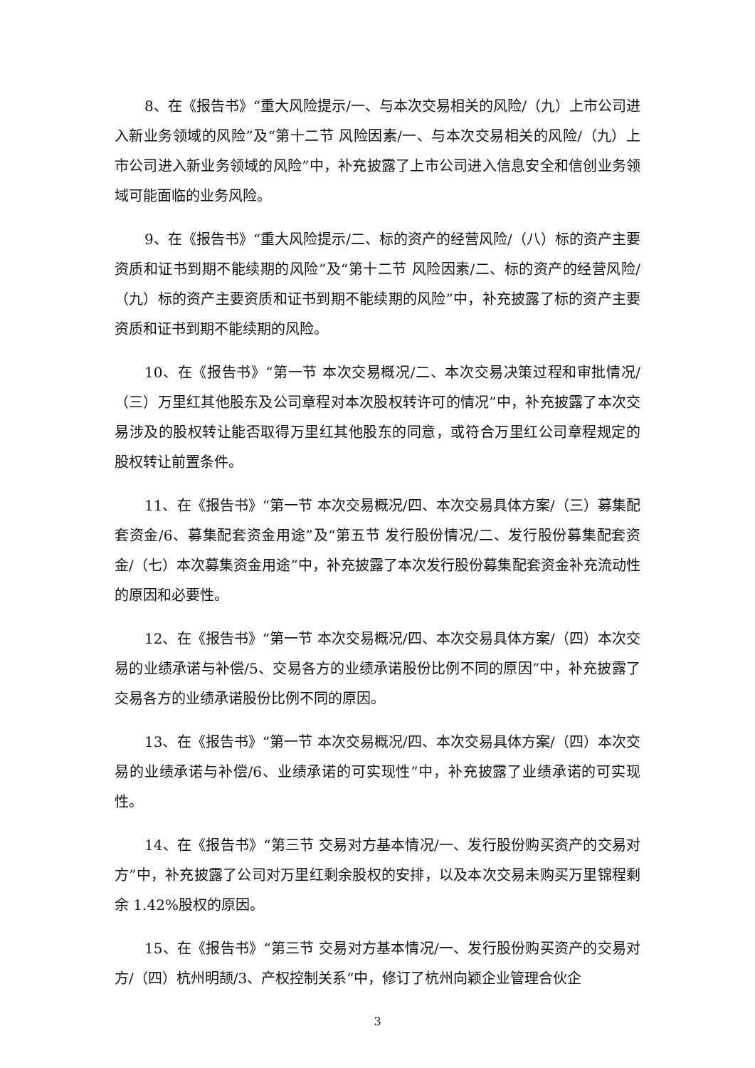8、在《报告书》“重大风险提示/一、与本次交易相关的风险/（九）上市公司进入新业务领域的风险”及“第十二节 风险因素/一、与本次交易相关的风险/（九）上市公司进入新业务领域的风险”中，补充披露了上市公司进入信息安全和信创业务领域可能面临的业务风险。
9、在《报告书》“重大风险提示/二、标的资产的经营风险/（八）标的资产主要资质和证书到期不能续期的风险”及“第十二节 风险因素/二、标的资产的经营风险/（九）标的资产主要资质和证书到期不能续期的风险”中，补充披露了标的资产主要资质和证书到期不能续期的风险。
10、在《报告书》“第一节 本次交易概况/二、本次交易决策过程和审批情况/（三）万里红其他股东及公司章程对本次股权转许可的情况”中，补充披露了本次交易涉及的股权转让能否取得万里红其他股东的同意，或符合万里红公司章程规定的股权转让前置条件。
11、在《报告书》“第一节 本次交易概况/四、本次交易具体方案/（三）募集配套资金/6、募集配套资金用途”及“第五节 发行股份情况/二、发行股份募集配套资金/（七）本次募集资金用途”中，补充披露了本次发行股份募集配套资金补充流动性的原因和必要性。
12、在《报告书》“第一节 本次交易概况/四、本次交易具体方案/（四）本次交易的业绩承诺与补偿/5、交易各方的业绩承诺股份比例不同的原因”中，补充披露了交易各方的业绩承诺股份比例不同的原因。
13、在《报告书》“第一节 本次交易概况/四、本次交易具体方案/（四）本次交易的业绩承诺与补偿/6、业绩承诺的可实现性”中，补充披露了业绩承诺的可实现性。
14、在《报告书》“第三节 交易对方基本情况/一、发行股份购买资产的交易对方”中，补充披露了公司对万里红剩余股权的安排，以及本次交易未购买万里锦程剩余 1.42%股权的原因。
15、在《报告书》“第三节 交易对方基本情况/一、发行股份购买资产的交易对方/（四）杭州明颉/3、产权控制关系”中，修订了杭州向颖企业管理合伙企
3